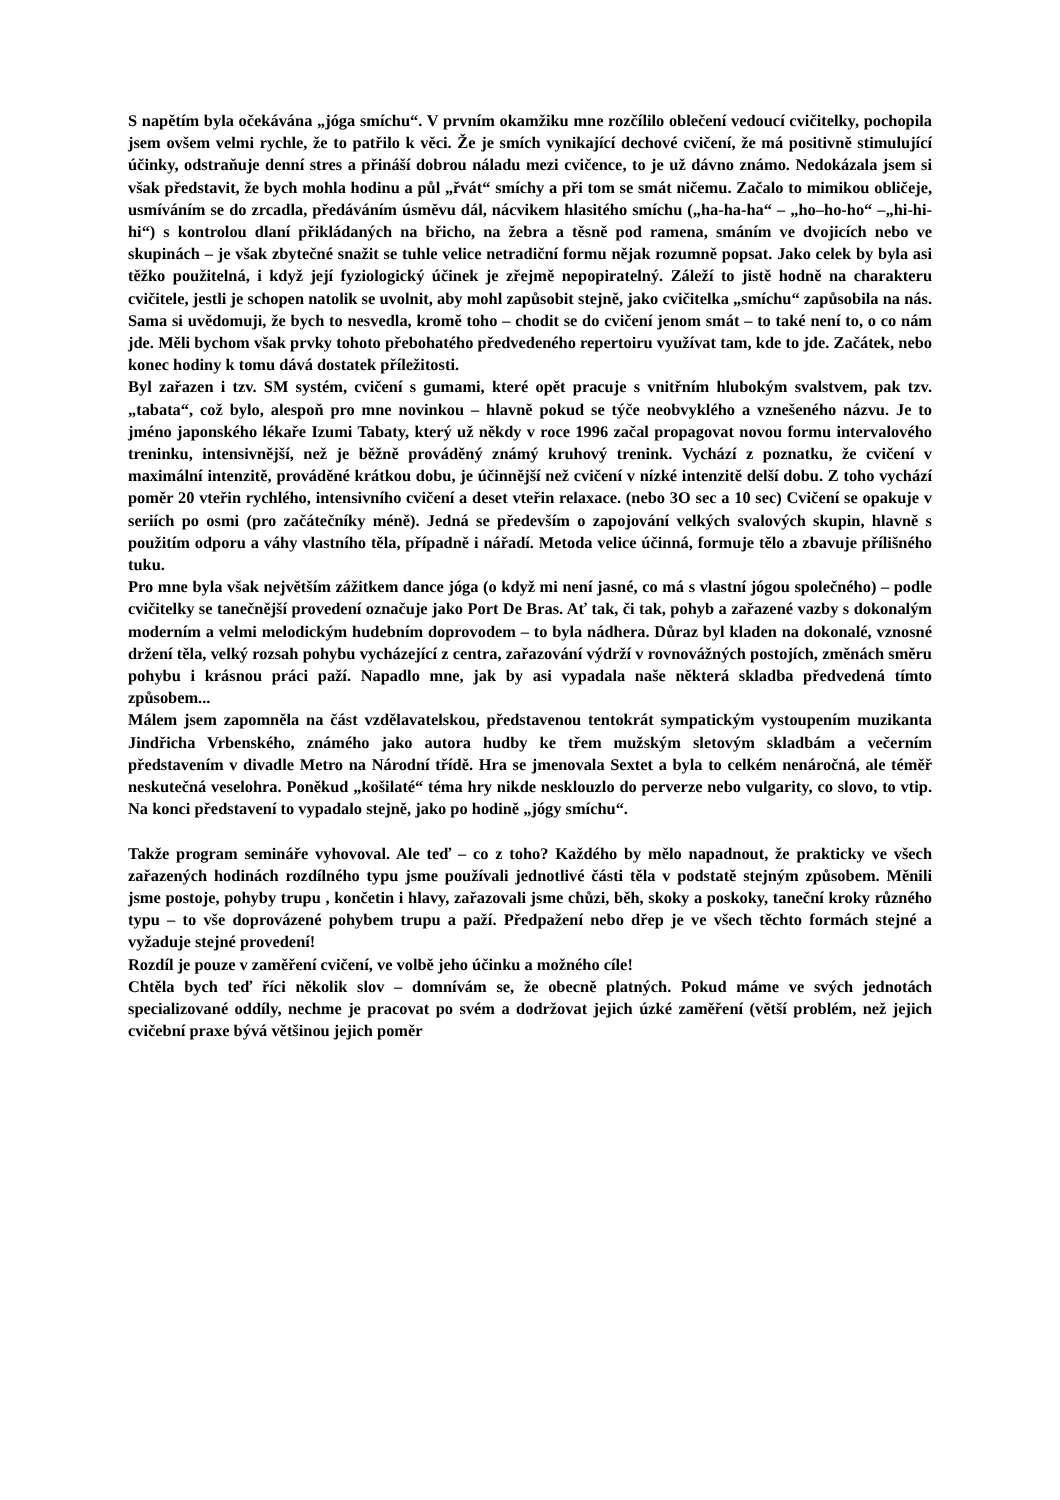S napětím byla očekávána „jóga smíchu“. V prvním okamžiku mne rozčílilo oblečení vedoucí cvičitelky, pochopila jsem ovšem velmi rychle, že to patřilo k věci. Že je smích vynikající dechové cvičení, že má positivně stimulující účinky, odstraňuje denní stres a přináší dobrou náladu mezi cvičence, to je už dávno známo. Nedokázala jsem si však představit, že bych mohla hodinu a půl „řvát“ smíchy a při tom se smát ničemu. Začalo to mimikou obličeje, usmíváním se do zrcadla, předáváním úsměvu dál, nácvikem hlasitého smíchu („ha-ha-ha“ – „ho–ho-ho“ –„hi-hi- hi“) s kontrolou dlaní přikládaných na břicho, na žebra a těsně pod ramena, smáním ve dvojicích nebo ve skupinách – je však zbytečné snažit se tuhle velice netradiční formu nějak rozumně popsat. Jako celek by byla asi těžko použitelná, i když její fyziologický účinek je zřejmě nepopiratelný. Záleží to jistě hodně na charakteru cvičitele, jestli je schopen natolik se uvolnit, aby mohl zapůsobit stejně, jako cvičitelka „smíchu“ zapůsobila na nás. Sama si uvědomuji, že bych to nesvedla, kromě toho – chodit se do cvičení jenom smát – to také není to, o co nám jde. Měli bychom však prvky tohoto přebohatého předvedeného repertoiru využívat tam, kde to jde. Začátek, nebo konec hodiny k tomu dává dostatek příležitosti.
Byl zařazen i tzv. SM systém, cvičení s gumami, které opět pracuje s vnitřním hlubokým svalstvem, pak tzv. „tabata“, což bylo, alespoň pro mne novinkou – hlavně pokud se týče neobvyklého a vznešeného názvu. Je to jméno japonského lékaře Izumi Tabaty, který už někdy v roce 1996 začal propagovat novou formu intervalového treninku, intensivnější, než je běžně prováděný známý kruhový trenink. Vychází z poznatku, že cvičení v maximální intenzitě, prováděné krátkou dobu, je účinnější než cvičení v nízké intenzitě delší dobu. Z toho vychází poměr 20 vteřin rychlého, intensivního cvičení a deset vteřin relaxace. (nebo 3O sec a 10 sec) Cvičení se opakuje v seriích po osmi (pro začátečníky méně). Jedná se především o zapojování velkých svalových skupin, hlavně s použitím odporu a váhy vlastního těla, případně i nářadí. Metoda velice účinná, formuje tělo a zbavuje přílišného tuku.
Pro mne byla však největším zážitkem dance jóga (o když mi není jasné, co má s vlastní jógou společného) – podle cvičitelky se tanečnější provedení označuje jako Port De Bras. Ať tak, či tak, pohyb a zařazené vazby s dokonalým moderním a velmi melodickým hudebním doprovodem – to byla nádhera. Důraz byl kladen na dokonalé, vznosné držení těla, velký rozsah pohybu vycházející z centra, zařazování výdrží v rovnovážných postojích, změnách směru pohybu i krásnou práci paží. Napadlo mne, jak by asi vypadala naše některá skladba předvedená tímto způsobem...
Málem jsem zapomněla na část vzdělavatelskou, představenou tentokrát sympatickým vystoupením muzikanta Jindřicha Vrbenského, známého jako autora hudby ke třem mužským sletovým skladbám a večerním představením v divadle Metro na Národní třídě. Hra se jmenovala Sextet a byla to celkém nenáročná, ale téměř neskutečná veselohra. Poněkud „košilaté“ téma hry nikde nesklouzlo do perverze nebo vulgarity, co slovo, to vtip. Na konci představení to vypadalo stejně, jako po hodině „jógy smíchu“.
Takže program semináře vyhovoval. Ale teď – co z toho? Každého by mělo napadnout, že prakticky ve všech zařazených hodinách rozdílného typu jsme používali jednotlivé části těla v podstatě stejným způsobem. Měnili jsme postoje, pohyby trupu , končetin i hlavy, zařazovali jsme chůzi, běh, skoky a poskoky, taneční kroky různého typu – to vše doprovázené pohybem trupu a paží. Předpažení nebo dřep je ve všech těchto formách stejné a vyžaduje stejné provedení!
Rozdíl je pouze v zaměření cvičení, ve volbě jeho účinku a možného cíle!
Chtěla bych teď říci několik slov – domnívám se, že obecně platných. Pokud máme ve svých jednotách specializované oddíly, nechme je pracovat po svém a dodržovat jejich úzké zaměření (větší problém, než jejich cvičební praxe bývá většinou jejich poměr